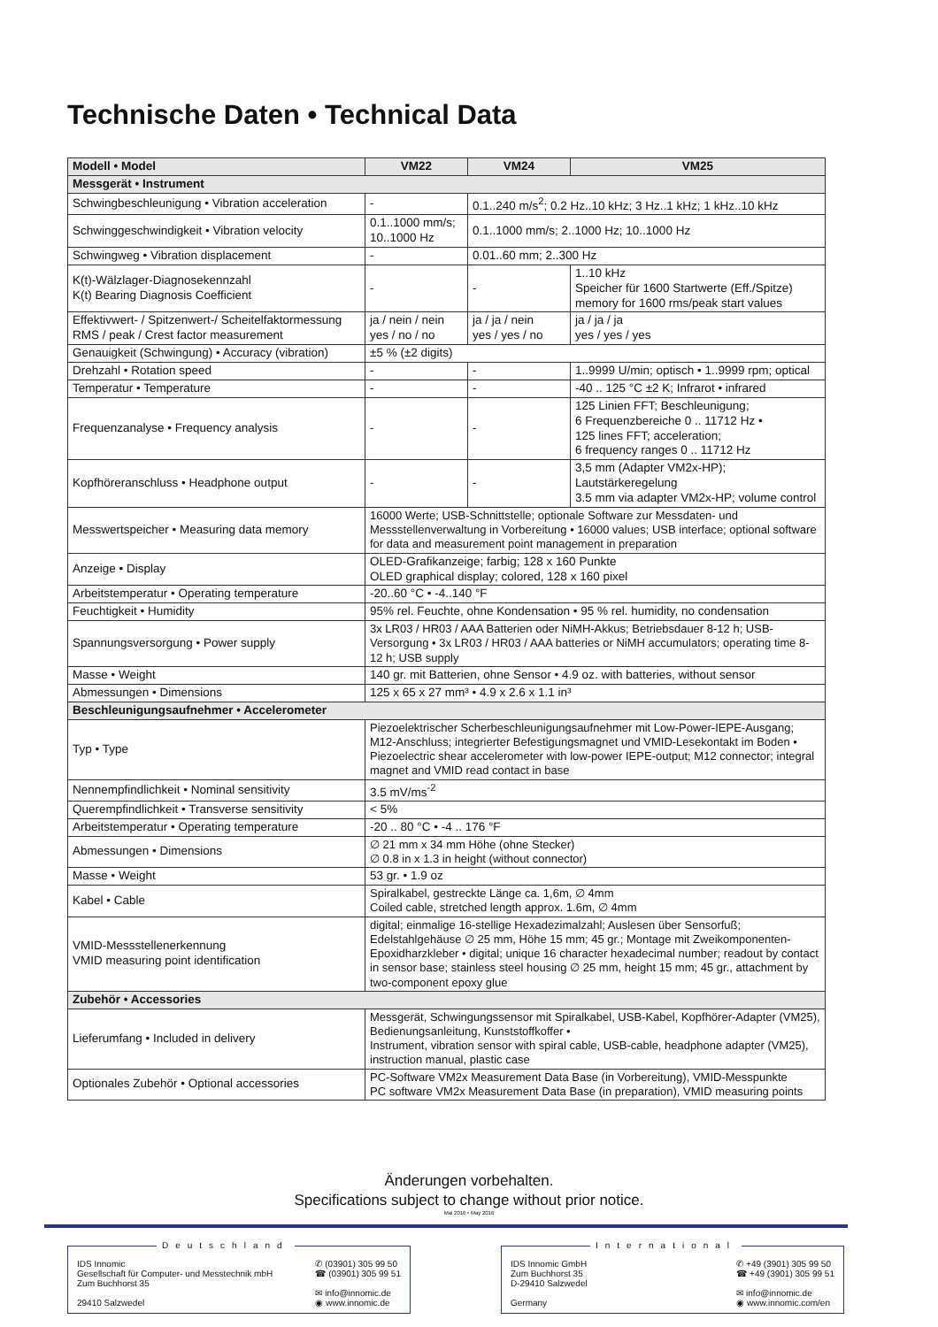Technische Daten • Technical Data
| Modell • Model | VM22 | VM24 | VM25 |
| --- | --- | --- | --- |
| Messgerät • Instrument | | | |
| Schwingbeschleunigung • Vibration acceleration | - | 0.1..240 m/s<sup>2</sup>; 0.2 Hz..10 kHz; 3 Hz..1 kHz; 1 kHz..10 kHz | |
| Schwinggeschwindigkeit • Vibration velocity | 0.1..1000 mm/s; 10..1000 Hz | 0.1..1000 mm/s; 2..1000 Hz; 10..1000 Hz | |
| Schwingweg • Vibration displacement | - | 0.01..60 mm; 2..300 Hz | |
| K(t)-Wälzlager-Diagnosekennzahl K(t) Bearing Diagnosis Coefficient | - | - | 1..10 kHz Speicher für 1600 Startwerte (Eff./Spitze) memory for 1600 rms/peak start values |
| Effektivwert- / Spitzenwert-/ Scheitelfaktormessung RMS / peak / Crest factor measurement | ja / nein / nein yes / no / no | ja / ja / nein yes / yes / no | ja / ja / ja yes / yes / yes |
| Genauigkeit (Schwingung) • Accuracy (vibration) | ±5 % (±2 digits) | | |
| Drehzahl • Rotation speed | - | - | 1..9999 U/min; optisch • 1..9999 rpm; optical |
| Temperatur • Temperature | - | - | -40 .. 125 °C ±2 K; Infrarot • infrared |
| Frequenzanalyse • Frequency analysis | - | - | 125 Linien FFT; Beschleunigung; 6 Frequenzbereiche 0 .. 11712 Hz • 125 lines FFT; acceleration; 6 frequency ranges 0 .. 11712 Hz |
| Kopfhöreranschluss • Headphone output | - | - | 3,5 mm (Adapter VM2x-HP); Lautstärkeregelung 3.5 mm via adapter VM2x-HP; volume control |
| Messwertspeicher • Measuring data memory | 16000 Werte; USB-Schnittstelle; optionale Software zur Messdaten- und Messstellenverwaltung in Vorbereitung • 16000 values; USB interface; optional software for data and measurement point management in preparation | | |
| Anzeige • Display | OLED-Grafikanzeige; farbig; 128 x 160 Punkte OLED graphical display; colored, 128 x 160 pixel | | |
| Arbeitstemperatur • Operating temperature | -20..60 °C • -4..140 °F | | |
| Feuchtigkeit • Humidity | 95% rel. Feuchte, ohne Kondensation • 95 % rel. humidity, no condensation | | |
| Spannungsversorgung • Power supply | 3x LR03 / HR03 / AAA Batterien oder NiMH-Akkus; Betriebsdauer 8-12 h; USB-Versorgung • 3x LR03 / HR03 / AAA batteries or NiMH accumulators; operating time 8-12 h; USB supply | | |
| Masse • Weight | 140 gr. mit Batterien, ohne Sensor • 4.9 oz. with batteries, without sensor | | |
| Abmessungen • Dimensions | 125 x 65 x 27 mm³ • 4.9 x 2.6 x 1.1 in³ | | |
| Beschleunigungsaufnehmer • Accelerometer | | | |
| Typ • Type | Piezoelektrischer Scherbeschleunigungsaufnehmer mit Low-Power-IEPE-Ausgang; M12-Anschluss; integrierter Befestigungsmagnet und VMID-Lesekontakt im Boden • Piezoelectric shear accelerometer with low-power IEPE-output; M12 connector; integral magnet and VMID read contact in base | | |
| Nennempfindlichkeit • Nominal sensitivity | 3.5 mV/ms<sup>-2</sup> | | |
| Querempfindlichkeit • Transverse sensitivity | < 5% | | |
| Arbeitstemperatur • Operating temperature | -20 .. 80 °C • -4 .. 176 °F | | |
| Abmessungen • Dimensions | ∅ 21 mm x 34 mm Höhe (ohne Stecker) ∅ 0.8 in x 1.3 in height (without connector) | | |
| Masse • Weight | 53 gr. • 1.9 oz | | |
| Kabel • Cable | Spiralkabel, gestreckte Länge ca. 1,6m, ∅ 4mm Coiled cable, stretched length approx. 1.6m, ∅ 4mm | | |
| VMID-Messstellenerkennung VMID measuring point identification | digital; einmalige 16-stellige Hexadezimalzahl; Auslesen über Sensorfuß; Edelstahlgehäuse ∅ 25 mm, Höhe 15 mm; 45 gr.; Montage mit Zweikomponenten-Epoxidharzkleber • digital; unique 16 character hexadecimal number; readout by contact in sensor base; stainless steel housing ∅ 25 mm, height 15 mm; 45 gr., attachment by two-component epoxy glue | | |
| Zubehör • Accessories | | | |
| Lieferumfang • Included in delivery | Messgerät, Schwingungssensor mit Spiralkabel, USB-Kabel, Kopfhörer-Adapter (VM25), Bedienungsanleitung, Kunststoffkoffer • Instrument, vibration sensor with spiral cable, USB-cable, headphone adapter (VM25), instruction manual, plastic case | | |
| Optionales Zubehör • Optional accessories | PC-Software VM2x Measurement Data Base (in Vorbereitung), VMID-Messpunkte PC software VM2x Measurement Data Base (in preparation), VMID measuring points | | |
Änderungen vorbehalten.
Specifications subject to change without prior notice.
Mai 2016 • May 2016
Deutschland
IDS Innomic
Gesellschaft für Computer- und Messtechnik mbH
Zum Buchhorst 35
29410 Salzwedel
✆ (03901) 305 99 50
☎ (03901) 305 99 51
✉ info@innomic.de
◉ www.innomic.de
International
IDS Innomic GmbH
Zum Buchhorst 35
D-29410 Salzwedel
Germany
✆ +49 (3901) 305 99 50
☎ +49 (3901) 305 99 51
✉ info@innomic.de
◉ www.innomic.com/en